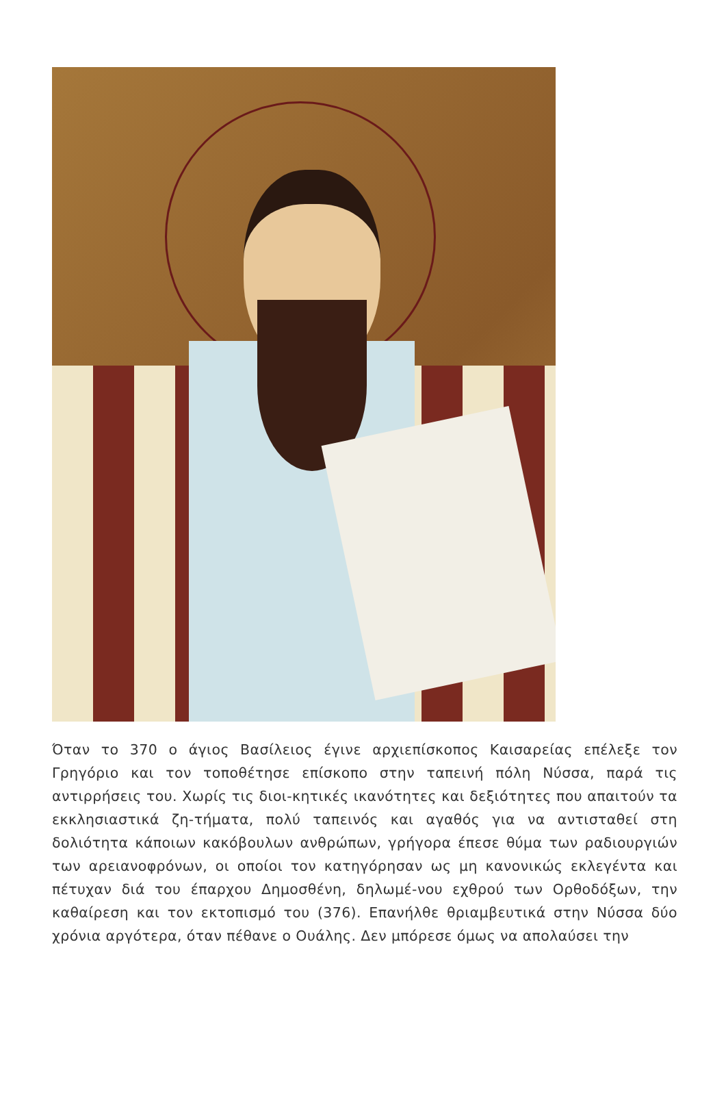Όταν το 370 ο άγιος Βασίλειος έγινε αρχιεπίσκοπος Καισαρείας επέλεξε τον Γρηγόριο και τον τοποθέτησε επίσκοπο στην ταπεινή πόλη Νύσσα, παρά τις αντιρρήσεις του. Χωρίς τις διοι-κητικές ικανότητες και δεξιότητες που απαιτούν τα εκκλησιαστικά ζη-τήματα, πολύ ταπεινός και αγαθός για να αντισταθεί στη δολιότητα κάποιων κακόβουλων ανθρώπων, γρήγορα έπεσε θύμα των ραδιουργιών των αρειανοφρόνων, οι οποίοι τον κατηγόρησαν ως μη κανονικώς εκλεγέντα και πέτυχαν διά του έπαρχου Δημοσθένη, δηλωμέ-νου εχθρού των Ορθοδόξων, την καθαίρεση και τον εκτοπισμό του (376). Επανήλθε θριαμβευτικά στην Νύσσα δύο χρόνια αργότερα, όταν πέθανε ο Ουάλης. Δεν μπόρεσε όμως να απολαύσει την